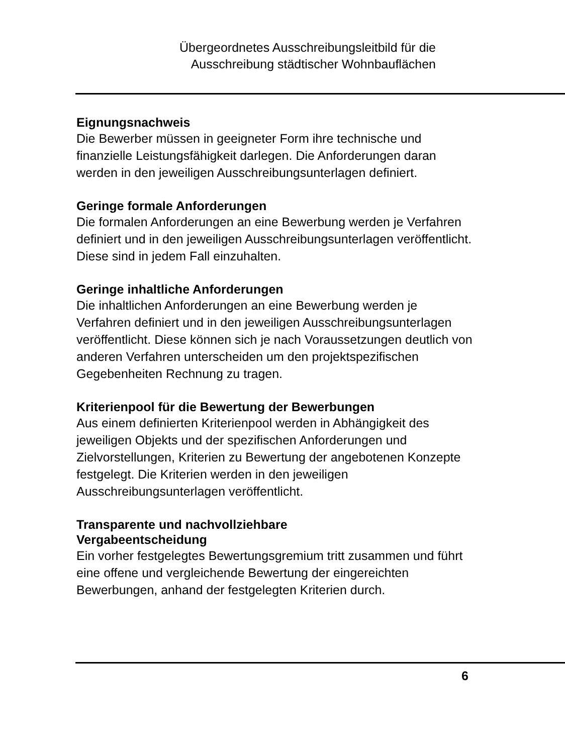Übergeordnetes Ausschreibungsleitbild für die
Ausschreibung städtischer Wohnbauflächen
Eignungsnachweis
Die Bewerber müssen in geeigneter Form ihre technische und finanzielle Leistungsfähigkeit darlegen. Die Anforderungen daran werden in den jeweiligen Ausschreibungsunterlagen definiert.
Geringe formale Anforderungen
Die formalen Anforderungen an eine Bewerbung werden je Verfahren definiert und in den jeweiligen Ausschreibungsunterlagen veröffentlicht. Diese sind in jedem Fall einzuhalten.
Geringe inhaltliche Anforderungen
Die inhaltlichen Anforderungen an eine Bewerbung werden je Verfahren definiert und in den jeweiligen Ausschreibungsunterlagen veröffentlicht. Diese können sich je nach Voraussetzungen deutlich von anderen Verfahren unterscheiden um den projektspezifischen Gegebenheiten Rechnung zu tragen.
Kriterienpool für die Bewertung der Bewerbungen
Aus einem definierten Kriterienpool werden in Abhängigkeit des jeweiligen Objekts und der spezifischen Anforderungen und Zielvorstellungen, Kriterien zu Bewertung der angebotenen Konzepte festgelegt. Die Kriterien werden in den jeweiligen Ausschreibungsunterlagen veröffentlicht.
Transparente und nachvollziehbare
Vergabeentscheidung
Ein vorher festgelegtes Bewertungsgremium tritt zusammen und führt eine offene und vergleichende Bewertung der eingereichten Bewerbungen, anhand der festgelegten Kriterien durch.
6